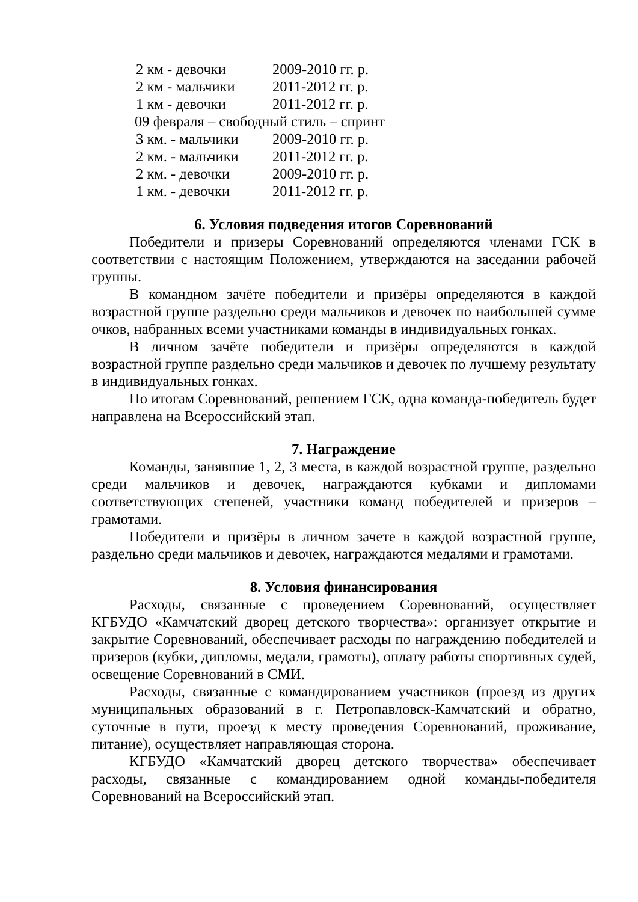2 км - девочки 2009-2010 гг. р.
2 км - мальчики 2011-2012 гг. р.
1 км - девочки 2011-2012 гг. р.
09 февраля – свободный стиль – спринт
3 км. - мальчики 2009-2010 гг. р.
2 км. - мальчики 2011-2012 гг. р.
2 км. - девочки 2009-2010 гг. р.
1 км. - девочки 2011-2012 гг. р.
6. Условия подведения итогов Соревнований
Победители и призеры Соревнований определяются членами ГСК в соответствии с настоящим Положением, утверждаются на заседании рабочей группы.
В командном зачёте победители и призёры определяются в каждой возрастной группе раздельно среди мальчиков и девочек по наибольшей сумме очков, набранных всеми участниками команды в индивидуальных гонках.
В личном зачёте победители и призёры определяются в каждой возрастной группе раздельно среди мальчиков и девочек по лучшему результату в индивидуальных гонках.
По итогам Соревнований, решением ГСК, одна команда-победитель будет направлена на Всероссийский этап.
7. Награждение
Команды, занявшие 1, 2, 3 места, в каждой возрастной группе, раздельно среди мальчиков и девочек, награждаются кубками и дипломами соответствующих степеней, участники команд победителей и призеров – грамотами.
Победители и призёры в личном зачете в каждой возрастной группе, раздельно среди мальчиков и девочек, награждаются медалями и грамотами.
8. Условия финансирования
Расходы, связанные с проведением Соревнований, осуществляет КГБУДО «Камчатский дворец детского творчества»: организует открытие и закрытие Соревнований, обеспечивает расходы по награждению победителей и призеров (кубки, дипломы, медали, грамоты), оплату работы спортивных судей, освещение Соревнований в СМИ.
Расходы, связанные с командированием участников (проезд из других муниципальных образований в г. Петропавловск-Камчатский и обратно, суточные в пути, проезд к месту проведения Соревнований, проживание, питание), осуществляет направляющая сторона.
КГБУДО «Камчатский дворец детского творчества» обеспечивает расходы, связанные с командированием одной команды-победителя Соревнований на Всероссийский этап.